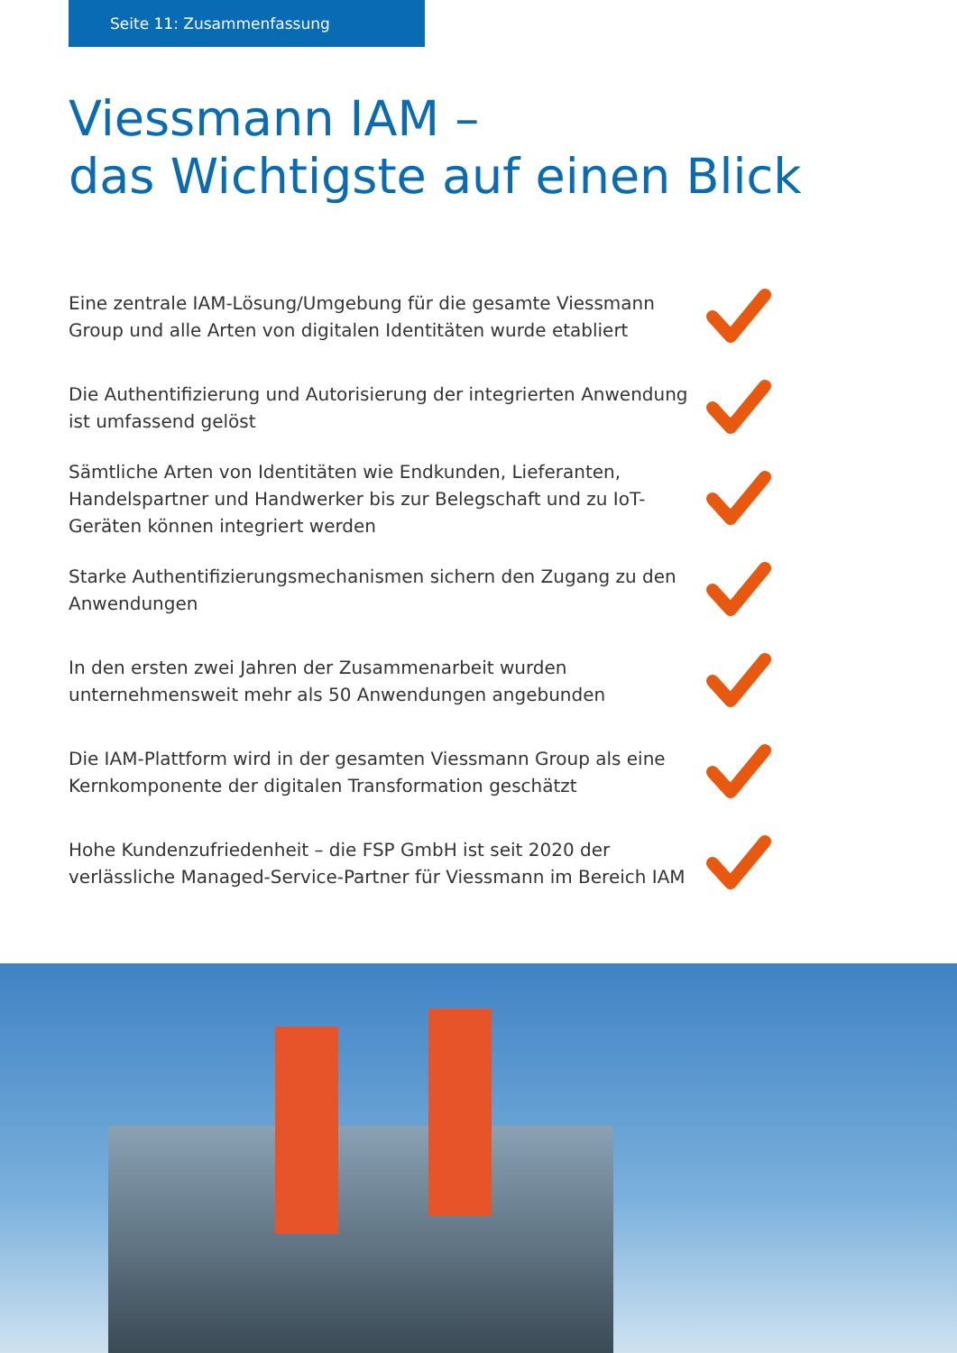Seite 11: Zusammenfassung
Viessmann IAM –
das Wichtigste auf einen Blick
Eine zentrale IAM-Lösung/Umgebung für die gesamte Viessmann Group und alle Arten von digitalen Identitäten wurde etabliert
Die Authentifizierung und Autorisierung der integrierten Anwendung ist umfassend gelöst
Sämtliche Arten von Identitäten wie Endkunden, Lieferanten, Handelspartner und Handwerker bis zur Belegschaft und zu IoT-Geräten können integriert werden
Starke Authentifizierungsmechanismen sichern den Zugang zu den Anwendungen
In den ersten zwei Jahren der Zusammenarbeit wurden unternehmensweit mehr als 50 Anwendungen angebunden
Die IAM-Plattform wird in der gesamten Viessmann Group als eine Kernkomponente der digitalen Transformation geschätzt
Hohe Kundenzufriedenheit – die FSP GmbH ist seit 2020 der verlässliche Managed-Service-Partner für Viessmann im Bereich IAM